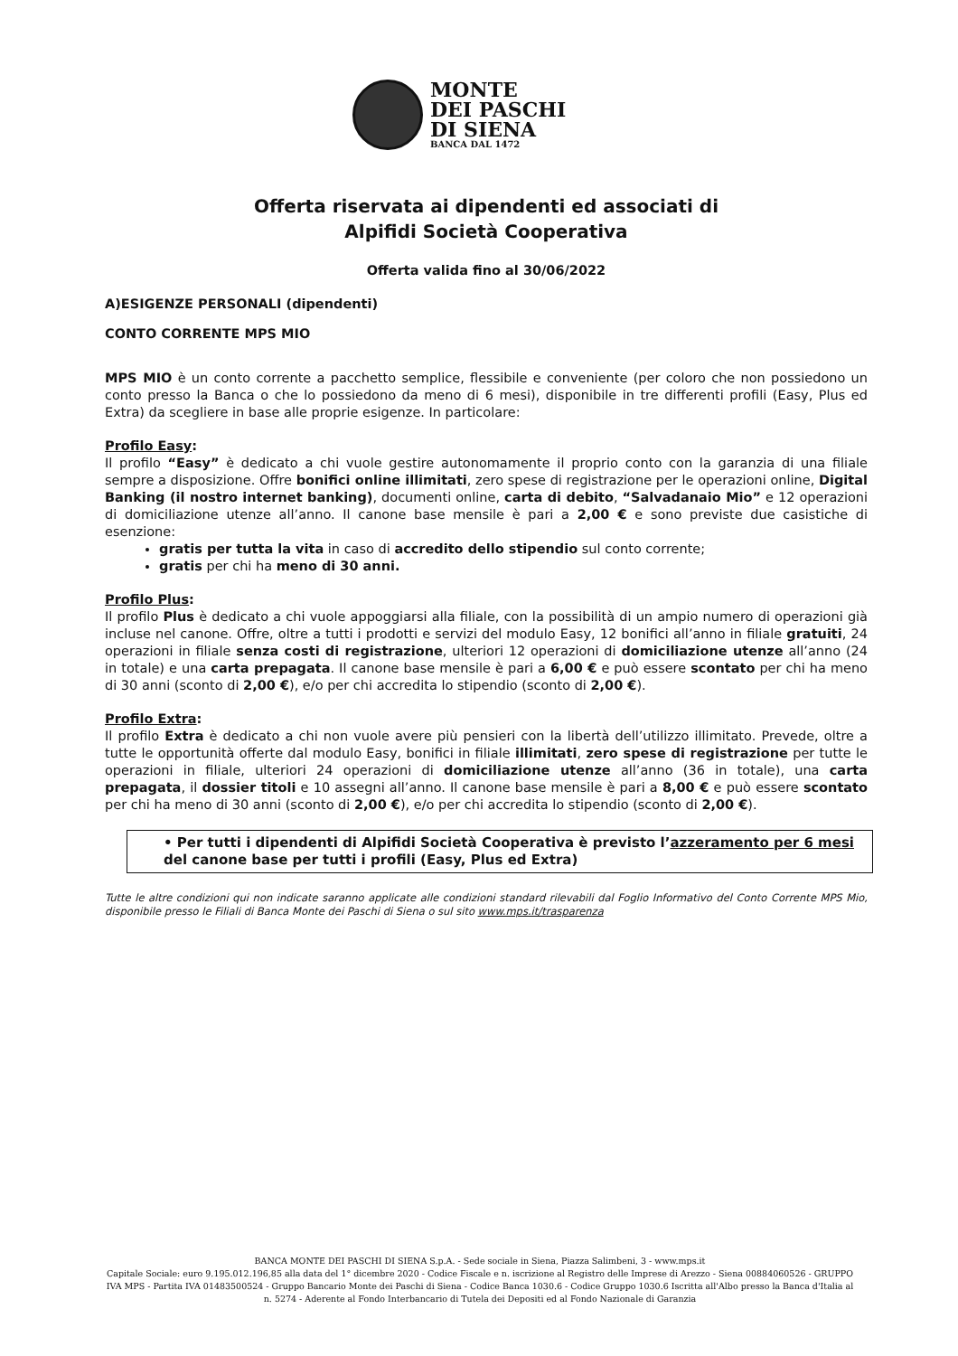MONTE
DEI PASCHI
DI SIENA
BANCA DAL 1472
Offerta riservata ai dipendenti ed associati di
Alpifidi Società Cooperativa
Offerta valida fino al 30/06/2022
A)ESIGENZE PERSONALI (dipendenti)
CONTO CORRENTE MPS MIO
MPS MIO è un conto corrente a pacchetto semplice, flessibile e conveniente (per coloro che non possiedono un conto presso la Banca o che lo possiedono da meno di 6 mesi), disponibile in tre differenti profili (Easy, Plus ed Extra) da scegliere in base alle proprie esigenze. In particolare:
Profilo Easy:
Il profilo “Easy” è dedicato a chi vuole gestire autonomamente il proprio conto con la garanzia di una filiale sempre a disposizione. Offre bonifici online illimitati, zero spese di registrazione per le operazioni online, Digital Banking (il nostro internet banking), documenti online, carta di debito, “Salvadanaio Mio” e 12 operazioni di domiciliazione utenze all’anno. Il canone base mensile è pari a 2,00 € e sono previste due casistiche di esenzione:
gratis per tutta la vita in caso di accredito dello stipendio sul conto corrente;
gratis per chi ha meno di 30 anni.
Profilo Plus:
Il profilo Plus è dedicato a chi vuole appoggiarsi alla filiale, con la possibilità di un ampio numero di operazioni già incluse nel canone. Offre, oltre a tutti i prodotti e servizi del modulo Easy, 12 bonifici all’anno in filiale gratuiti, 24 operazioni in filiale senza costi di registrazione, ulteriori 12 operazioni di domiciliazione utenze all’anno (24 in totale) e una carta prepagata. Il canone base mensile è pari a 6,00 € e può essere scontato per chi ha meno di 30 anni (sconto di 2,00 €), e/o per chi accredita lo stipendio (sconto di 2,00 €).
Profilo Extra:
Il profilo Extra è dedicato a chi non vuole avere più pensieri con la libertà dell’utilizzo illimitato. Prevede, oltre a tutte le opportunità offerte dal modulo Easy, bonifici in filiale illimitati, zero spese di registrazione per tutte le operazioni in filiale, ulteriori 24 operazioni di domiciliazione utenze all’anno (36 in totale), una carta prepagata, il dossier titoli e 10 assegni all’anno. Il canone base mensile è pari a 8,00 € e può essere scontato per chi ha meno di 30 anni (sconto di 2,00 €), e/o per chi accredita lo stipendio (sconto di 2,00 €).
• Per tutti i dipendenti di Alpifidi Società Cooperativa è previsto l’azzeramento per 6 mesi del canone base per tutti i profili (Easy, Plus ed Extra)
Tutte le altre condizioni qui non indicate saranno applicate alle condizioni standard rilevabili dal Foglio Informativo del Conto Corrente MPS Mio, disponibile presso le Filiali di Banca Monte dei Paschi di Siena o sul sito www.mps.it/trasparenza
BANCA MONTE DEI PASCHI DI SIENA S.p.A. - Sede sociale in Siena, Piazza Salimbeni, 3 - www.mps.it
Capitale Sociale: euro 9.195.012.196,85 alla data del 1° dicembre 2020 - Codice Fiscale e n. iscrizione al Registro delle Imprese di Arezzo - Siena 00884060526 - GRUPPO IVA MPS - Partita IVA 01483500524 - Gruppo Bancario Monte dei Paschi di Siena - Codice Banca 1030.6 - Codice Gruppo 1030.6 Iscritta all'Albo presso la Banca d'Italia al n. 5274 - Aderente al Fondo Interbancario di Tutela dei Depositi ed al Fondo Nazionale di Garanzia